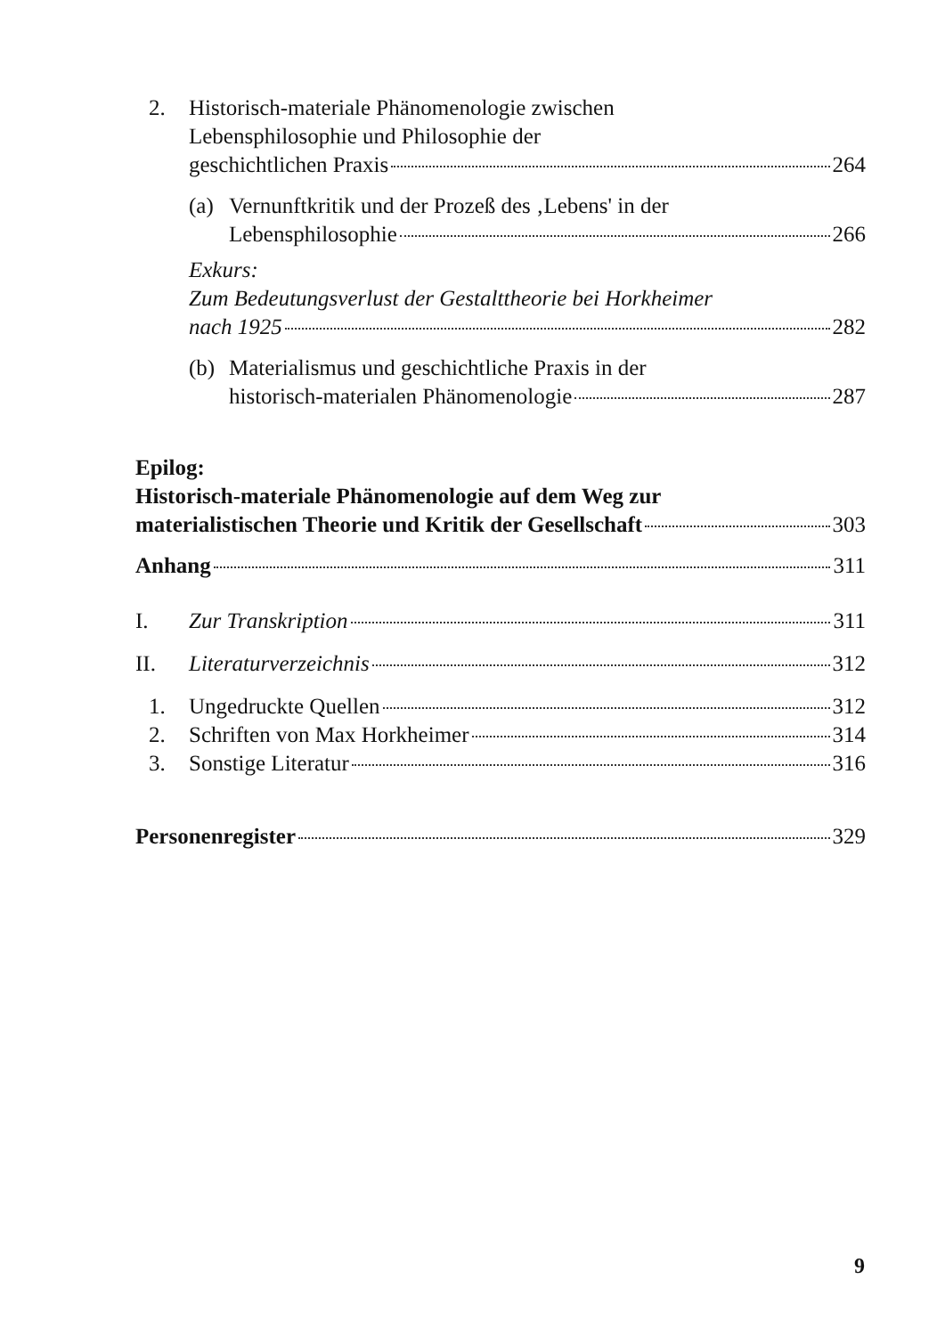2. Historisch-materiale Phänomenologie zwischen
Lebensphilosophie und Philosophie der
geschichtlichen Praxis 264
(a) Vernunftkritik und der Prozeß des ‚Lebens' in der
Lebensphilosophie 266
Exkurs:
Zum Bedeutungsverlust der Gestalttheorie bei Horkheimer
nach 1925 282
(b) Materialismus und geschichtliche Praxis in der
historisch-materialen Phänomenologie 287
Epilog:
Historisch-materiale Phänomenologie auf dem Weg zur
materialistischen Theorie und Kritik der Gesellschaft 303
Anhang 311
I. Zur Transkription 311
II. Literaturverzeichnis 312
1. Ungedruckte Quellen 312
2. Schriften von Max Horkheimer 314
3. Sonstige Literatur 316
Personenregister 329
9